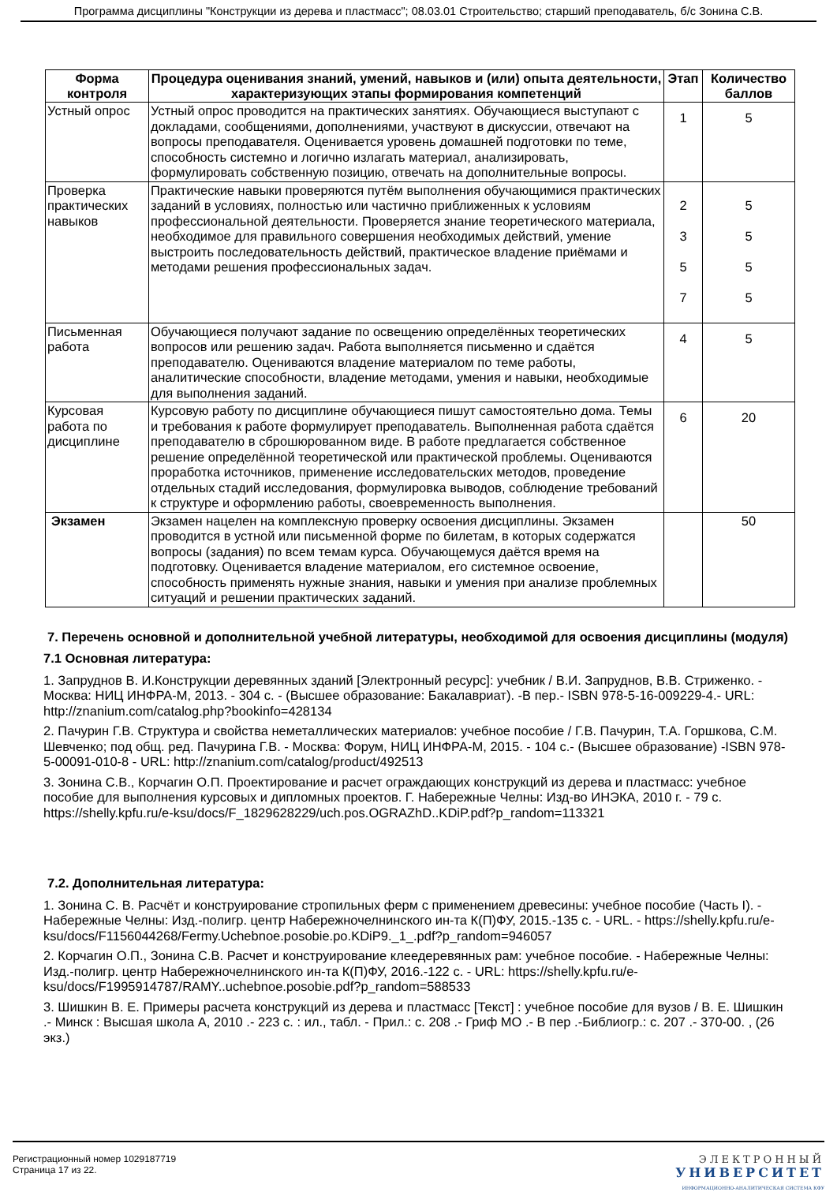Программа дисциплины "Конструкции из дерева и пластмасс"; 08.03.01 Строительство; старший преподаватель, б/с Зонина С.В.
| Форма контроля | Процедура оценивания знаний, умений, навыков и (или) опыта деятельности, характеризующих этапы формирования компетенций | Этап | Количество баллов |
| --- | --- | --- | --- |
| Устный опрос | Устный опрос проводится на практических занятиях. Обучающиеся выступают с докладами, сообщениями, дополнениями, участвуют в дискуссии, отвечают на вопросы преподавателя. Оценивается уровень домашней подготовки по теме, способность системно и логично излагать материал, анализировать, формулировать собственную позицию, отвечать на дополнительные вопросы. | 1 | 5 |
| Проверка практических навыков | Практические навыки проверяются путём выполнения обучающимися практических заданий в условиях, полностью или частично приближенных к условиям профессиональной деятельности. Проверяется знание теоретического материала, необходимое для правильного совершения необходимых действий, умение выстроить последовательность действий, практическое владение приёмами и методами решения профессиональных задач. | 2 3 5 7 | 5 5 5 5 |
| Письменная работа | Обучающиеся получают задание по освещению определённых теоретических вопросов или решению задач. Работа выполняется письменно и сдаётся преподавателю. Оцениваются владение материалом по теме работы, аналитические способности, владение методами, умения и навыки, необходимые для выполнения заданий. | 4 | 5 |
| Курсовая работа по дисциплине | Курсовую работу по дисциплине обучающиеся пишут самостоятельно дома. Темы и требования к работе формулирует преподаватель. Выполненная работа сдаётся преподавателю в сброшюрованном виде. В работе предлагается собственное решение определённой теоретической или практической проблемы. Оцениваются проработка источников, применение исследовательских методов, проведение отдельных стадий исследования, формулировка выводов, соблюдение требований к структуре и оформлению работы, своевременность выполнения. | 6 | 20 |
| Экзамен | Экзамен нацелен на комплексную проверку освоения дисциплины. Экзамен проводится в устной или письменной форме по билетам, в которых содержатся вопросы (задания) по всем темам курса. Обучающемуся даётся время на подготовку. Оценивается владение материалом, его системное освоение, способность применять нужные знания, навыки и умения при анализе проблемных ситуаций и решении практических заданий. | | 50 |
7. Перечень основной и дополнительной учебной литературы, необходимой для освоения дисциплины (модуля)
7.1 Основная литература:
1. Запруднов В. И.Конструкции деревянных зданий [Электронный ресурс]: учебник / В.И. Запруднов, В.В. Стриженко. - Москва: НИЦ ИНФРА-М, 2013. - 304 с. - (Высшее образование: Бакалавриат). -В пер.- ISBN 978-5-16-009229-4.- URL: http://znanium.com/catalog.php?bookinfo=428134
2. Пачурин Г.В. Структура и свойства неметаллических материалов: учебное пособие / Г.В. Пачурин, Т.А. Горшкова, С.М. Шевченко; под общ. ред. Пачурина Г.В. - Москва: Форум, НИЦ ИНФРА-М, 2015. - 104 с.- (Высшее образование) -ISBN 978-5-00091-010-8 - URL: http://znanium.com/catalog/product/492513
3. Зонина С.В., Корчагин О.П. Проектирование и расчет ограждающих конструкций из дерева и пластмасс: учебное пособие для выполнения курсовых и дипломных проектов. Г. Набережные Челны: Изд-во ИНЭКА, 2010 г. - 79 с. https://shelly.kpfu.ru/e-ksu/docs/F_1829628229/uch.pos.OGRAZhD..KDiP.pdf?p_random=113321
7.2. Дополнительная литература:
1. Зонина С. В. Расчёт и конструирование стропильных ферм с применением древесины: учебное пособие (Часть I). - Набережные Челны: Изд.-полигр. центр Набережночелнинского ин-та К(П)ФУ, 2015.-135 с. - URL. - https://shelly.kpfu.ru/e-ksu/docs/F1156044268/Fermy.Uchebnoe.posobie.po.KDiP9._1_.pdf?p_random=946057
2. Корчагин О.П., Зонина С.В. Расчет и конструирование клеедеревянных рам: учебное пособие. - Набережные Челны: Изд.-полигр. центр Набережночелнинского ин-та К(П)ФУ, 2016.-122 с. - URL: https://shelly.kpfu.ru/e-ksu/docs/F1995914787/RAMY..uchebnoe.posobie.pdf?p_random=588533
3. Шишкин В. Е. Примеры расчета конструкций из дерева и пластмасс [Текст] : учебное пособие для вузов / В. Е. Шишкин .- Минск : Высшая школа А, 2010 .- 223 с. : ил., табл. - Прил.: с. 208 .- Гриф МО .- В пер .-Библиогр.: с. 207 .- 370-00. , (26 экз.)
Регистрационный номер 1029187719
Страница 17 из 22.
ЭЛЕКТРОННЫЙ
УНИВЕРСИТЕТ
ИНФОРМАЦИОННО-АНАЛИТИЧЕСКАЯ СИСТЕМА КФУ